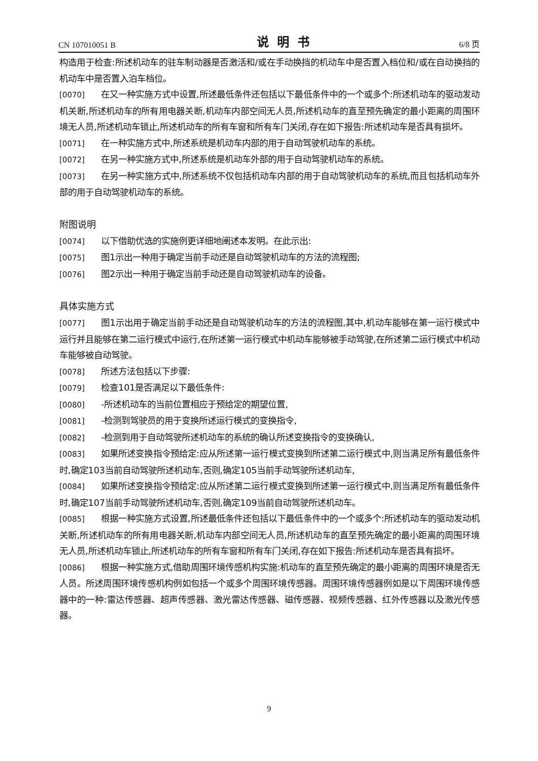CN 107010051 B 说明书 6/8 页
构造用于检查:所述机动车的驻车制动器是否激活和/或在手动换挡的机动车中是否置入档位和/或在自动换挡的机动车中是否置入泊车档位。
[0070] 在又一种实施方式中设置,所述最低条件还包括以下最低条件中的一个或多个:所述机动车的驱动发动机关断,所述机动车的所有用电器关断,机动车内部空间无人员,所述机动车的直至预先确定的最小距离的周围环境无人员,所述机动车锁止,所述机动车的所有车窗和所有车门关闭,存在如下报告:所述机动车是否具有损坏。
[0071] 在一种实施方式中,所述系统是机动车内部的用于自动驾驶机动车的系统。
[0072] 在另一种实施方式中,所述系统是机动车外部的用于自动驾驶机动车的系统。
[0073] 在另一种实施方式中,所述系统不仅包括机动车内部的用于自动驾驶机动车的系统,而且包括机动车外部的用于自动驾驶机动车的系统。
附图说明
[0074] 以下借助优选的实施例更详细地阐述本发明。在此示出:
[0075] 图1示出一种用于确定当前手动还是自动驾驶机动车的方法的流程图;
[0076] 图2示出一种用于确定当前手动还是自动驾驶机动车的设备。
具体实施方式
[0077] 图1示出用于确定当前手动还是自动驾驶机动车的方法的流程图,其中,机动车能够在第一运行模式中运行并且能够在第二运行模式中运行,在所述第一运行模式中机动车能够被手动驾驶,在所述第二运行模式中机动车能够被自动驾驶。
[0078] 所述方法包括以下步骤:
[0079] 检查101是否满足以下最低条件:
[0080] -所述机动车的当前位置相应于预给定的期望位置,
[0081] -检测到驾驶员的用于变换所述运行模式的变换指令,
[0082] -检测到用于自动驾驶所述机动车的系统的确认所述变换指令的变换确认,
[0083] 如果所述变换指令预给定:应从所述第一运行模式变换到所述第二运行模式中,则当满足所有最低条件时,确定103当前自动驾驶所述机动车,否则,确定105当前手动驾驶所述机动车,
[0084] 如果所述变换指令预给定:应从所述第二运行模式变换到所述第一运行模式中,则当满足所有最低条件时,确定107当前手动驾驶所述机动车,否则,确定109当前自动驾驶所述机动车。
[0085] 根据一种实施方式设置,所述最低条件还包括以下最低条件中的一个或多个:所述机动车的驱动发动机关断,所述机动车的所有用电器关断,机动车内部空间无人员,所述机动车的直至预先确定的最小距离的周围环境无人员,所述机动车锁止,所述机动车的所有车窗和所有车门关闭,存在如下报告:所述机动车是否具有损坏。
[0086] 根据一种实施方式,借助周围环境传感机构实施:机动车的直至预先确定的最小距离的周围环境是否无人员。所述周围环境传感机构例如包括一个或多个周围环境传感器。周围环境传感器例如是以下周围环境传感器中的一种:雷达传感器、超声传感器、激光雷达传感器、磁传感器、视频传感器、红外传感器以及激光传感器。
9